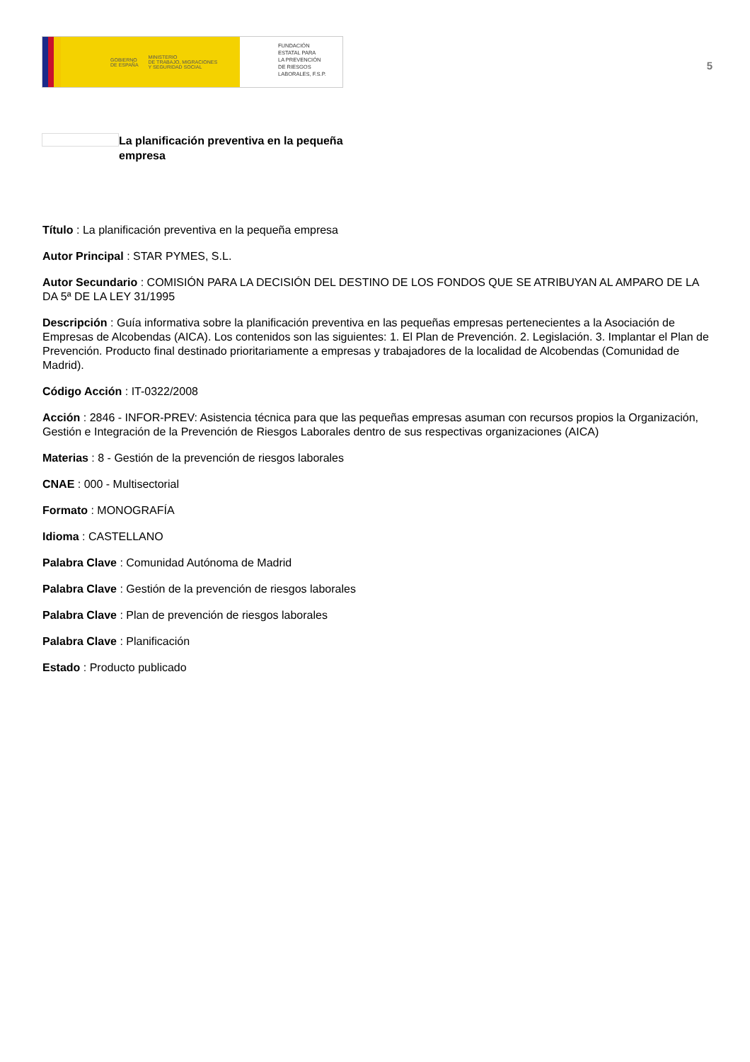GOBIERNO
DE ESPAÑA MINISTERIO
DE TRABAJO, MIGRACIONES
Y SEGURIDAD SOCIAL
FUNDACIÓN
ESTATAL PARA
LA PREVENCIÓN
DE RIESGOS
LABORALES, F.S.P.
5
La planificación preventiva en la pequeña empresa
Título : La planificación preventiva en la pequeña empresa
Autor Principal : STAR PYMES, S.L.
Autor Secundario : COMISIÓN PARA LA DECISIÓN DEL DESTINO DE LOS FONDOS QUE SE ATRIBUYAN AL AMPARO DE LA DA 5ª DE LA LEY 31/1995
Descripción : Guía informativa sobre la planificación preventiva en las pequeñas empresas pertenecientes a la Asociación de Empresas de Alcobendas (AICA). Los contenidos son las siguientes: 1. El Plan de Prevención. 2. Legislación. 3. Implantar el Plan de Prevención. Producto final destinado prioritariamente a empresas y trabajadores de la localidad de Alcobendas (Comunidad de Madrid).
Código Acción : IT-0322/2008
Acción : 2846 - INFOR-PREV: Asistencia técnica para que las pequeñas empresas asuman con recursos propios la Organización, Gestión e Integración de la Prevención de Riesgos Laborales dentro de sus respectivas organizaciones (AICA)
Materias : 8 - Gestión de la prevención de riesgos laborales
CNAE : 000 - Multisectorial
Formato : MONOGRAFÍA
Idioma : CASTELLANO
Palabra Clave : Comunidad Autónoma de Madrid
Palabra Clave : Gestión de la prevención de riesgos laborales
Palabra Clave : Plan de prevención de riesgos laborales
Palabra Clave : Planificación
Estado : Producto publicado